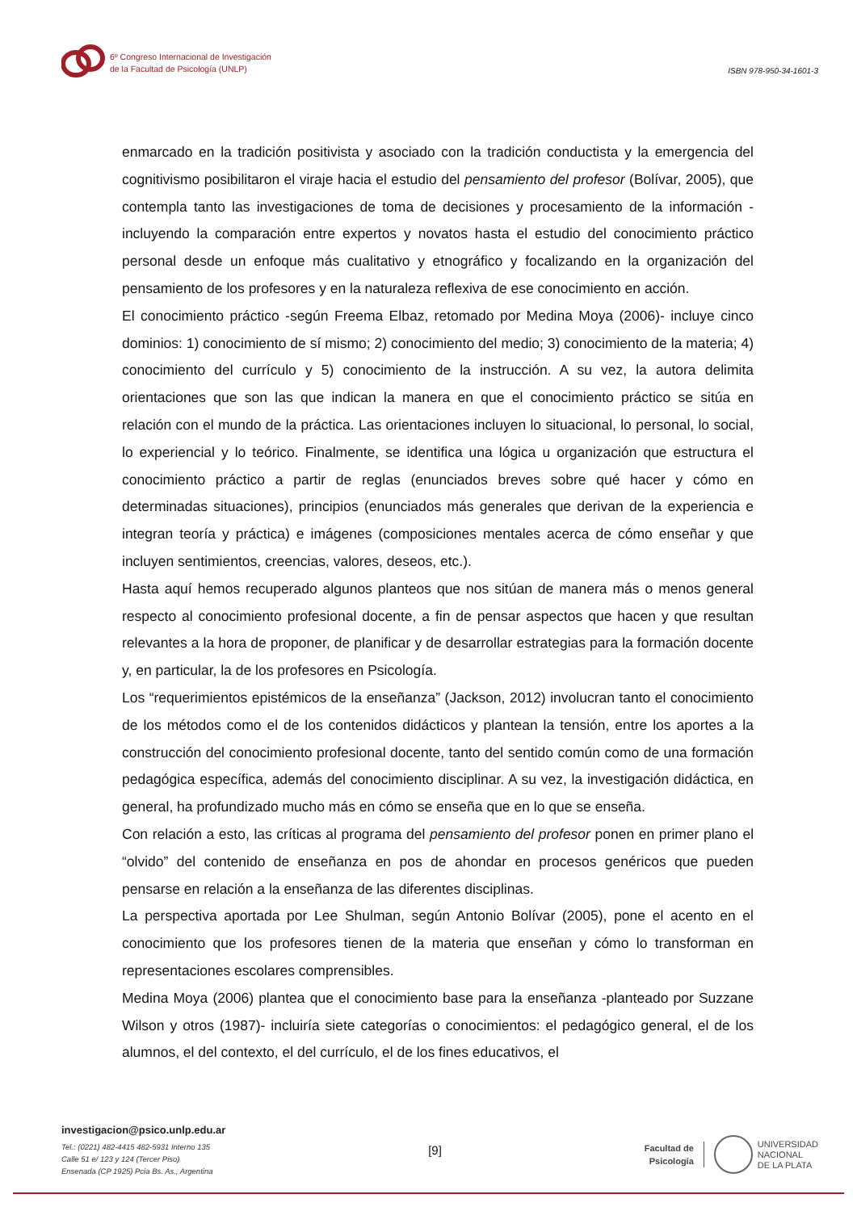6º Congreso Internacional de Investigación
de la Facultad de Psicología (UNLP)
ISBN 978-950-34-1601-3
enmarcado en la tradición positivista y asociado con la tradición conductista y la emergencia del cognitivismo posibilitaron el viraje hacia el estudio del pensamiento del profesor (Bolívar, 2005), que contempla tanto las investigaciones de toma de decisiones y procesamiento de la información -incluyendo la comparación entre expertos y novatos hasta el estudio del conocimiento práctico personal desde un enfoque más cualitativo y etnográfico y focalizando en la organización del pensamiento de los profesores y en la naturaleza reflexiva de ese conocimiento en acción.
El conocimiento práctico -según Freema Elbaz, retomado por Medina Moya (2006)- incluye cinco dominios: 1) conocimiento de sí mismo; 2) conocimiento del medio; 3) conocimiento de la materia; 4) conocimiento del currículo y 5) conocimiento de la instrucción. A su vez, la autora delimita orientaciones que son las que indican la manera en que el conocimiento práctico se sitúa en relación con el mundo de la práctica. Las orientaciones incluyen lo situacional, lo personal, lo social, lo experiencial y lo teórico. Finalmente, se identifica una lógica u organización que estructura el conocimiento práctico a partir de reglas (enunciados breves sobre qué hacer y cómo en determinadas situaciones), principios (enunciados más generales que derivan de la experiencia e integran teoría y práctica) e imágenes (composiciones mentales acerca de cómo enseñar y que incluyen sentimientos, creencias, valores, deseos, etc.).
Hasta aquí hemos recuperado algunos planteos que nos sitúan de manera más o menos general respecto al conocimiento profesional docente, a fin de pensar aspectos que hacen y que resultan relevantes a la hora de proponer, de planificar y de desarrollar estrategias para la formación docente y, en particular, la de los profesores en Psicología.
Los “requerimientos epistémicos de la enseñanza” (Jackson, 2012) involucran tanto el conocimiento de los métodos como el de los contenidos didácticos y plantean la tensión, entre los aportes a la construcción del conocimiento profesional docente, tanto del sentido común como de una formación pedagógica específica, además del conocimiento disciplinar. A su vez, la investigación didáctica, en general, ha profundizado mucho más en cómo se enseña que en lo que se enseña.
Con relación a esto, las críticas al programa del pensamiento del profesor ponen en primer plano el “olvido” del contenido de enseñanza en pos de ahondar en procesos genéricos que pueden pensarse en relación a la enseñanza de las diferentes disciplinas.
La perspectiva aportada por Lee Shulman, según Antonio Bolívar (2005), pone el acento en el conocimiento que los profesores tienen de la materia que enseñan y cómo lo transforman en representaciones escolares comprensibles.
Medina Moya (2006) plantea que el conocimiento base para la enseñanza -planteado por Suzzane Wilson y otros (1987)- incluiría siete categorías o conocimientos: el pedagógico general, el de los alumnos, el del contexto, el del currículo, el de los fines educativos, el
investigacion@psico.unlp.edu.ar
Tel.: (0221) 482-4415 482-5931 Interno 135
Calle 51 e/ 123 y 124 (Tercer Piso)
Ensenada (CP 1925) Pcia Bs. As., Argentina
[9]
Facultad de
Psicología
UNIVERSIDAD
NACIONAL
DE LA PLATA